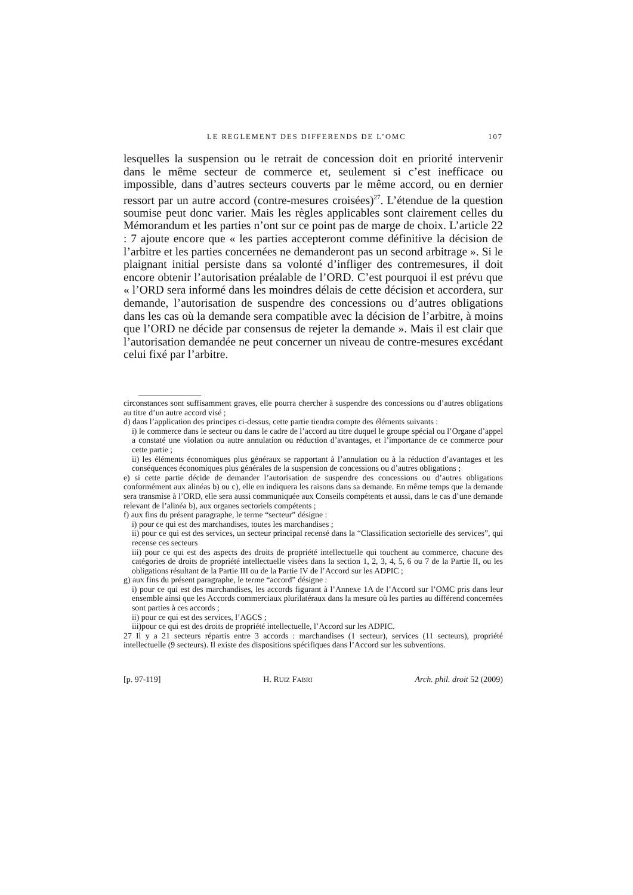LE REGLEMENT DES DIFFERENDS DE L’OMC 107
lesquelles la suspension ou le retrait de concession doit en priorité intervenir dans le même secteur de commerce et, seulement si c’est inefficace ou impossible, dans d’autres secteurs couverts par le même accord, ou en dernier ressort par un autre accord (contre-mesures croisées)<sup>27</sup>. L’étendue de la question soumise peut donc varier. Mais les règles applicables sont clairement celles du Mémorandum et les parties n’ont sur ce point pas de marge de choix. L’article 22 : 7 ajoute encore que « les parties accepteront comme définitive la décision de l’arbitre et les parties concernées ne demanderont pas un second arbitrage ». Si le plaignant initial persiste dans sa volonté d’infliger des contremesures, il doit encore obtenir l’autorisation préalable de l’ORD. C’est pourquoi il est prévu que « l’ORD sera informé dans les moindres délais de cette décision et accordera, sur demande, l’autorisation de suspendre des concessions ou d’autres obligations dans les cas où la demande sera compatible avec la décision de l’arbitre, à moins que l’ORD ne décide par consensus de rejeter la demande ». Mais il est clair que l’autorisation demandée ne peut concerner un niveau de contre-mesures excédant celui fixé par l’arbitre.
circonstances sont suffisamment graves, elle pourra chercher à suspendre des concessions ou d’autres obligations au titre d’un autre accord visé ;
d) dans l’application des principes ci-dessus, cette partie tiendra compte des éléments suivants :
i) le commerce dans le secteur ou dans le cadre de l’accord au titre duquel le groupe spécial ou l’Organe d’appel a constaté une violation ou autre annulation ou réduction d’avantages, et l’importance de ce commerce pour cette partie ;
ii) les éléments économiques plus généraux se rapportant à l’annulation ou à la réduction d’avantages et les conséquences économiques plus générales de la suspension de concessions ou d’autres obligations ;
e) si cette partie décide de demander l’autorisation de suspendre des concessions ou d’autres obligations conformément aux alinéas b) ou c), elle en indiquera les raisons dans sa demande. En même temps que la demande sera transmise à l’ORD, elle sera aussi communiquée aux Conseils compétents et aussi, dans le cas d’une demande relevant de l’alinéa b), aux organes sectoriels compétents ;
f) aux fins du présent paragraphe, le terme “secteur” désigne :
i) pour ce qui est des marchandises, toutes les marchandises ;
ii) pour ce qui est des services, un secteur principal recensé dans la “Classification sectorielle des services”, qui recense ces secteurs
iii) pour ce qui est des aspects des droits de propriété intellectuelle qui touchent au commerce, chacune des catégories de droits de propriété intellectuelle visées dans la section 1, 2, 3, 4, 5, 6 ou 7 de la Partie II, ou les obligations résultant de la Partie III ou de la Partie IV de l’Accord sur les ADPIC ;
g) aux fins du présent paragraphe, le terme “accord” désigne :
i) pour ce qui est des marchandises, les accords figurant à l’Annexe 1A de l’Accord sur l’OMC pris dans leur ensemble ainsi que les Accords commerciaux plurilatéraux dans la mesure où les parties au différend concernées sont parties à ces accords ;
ii) pour ce qui est des services, l’AGCS ;
iii)pour ce qui est des droits de propriété intellectuelle, l’Accord sur les ADPIC.
27 Il y a 21 secteurs répartis entre 3 accords : marchandises (1 secteur), services (11 secteurs), propriété intellectuelle (9 secteurs). Il existe des dispositions spécifiques dans l’Accord sur les subventions.
[p. 97-119] H. RUIZ FABRI Arch. phil. droit 52 (2009)